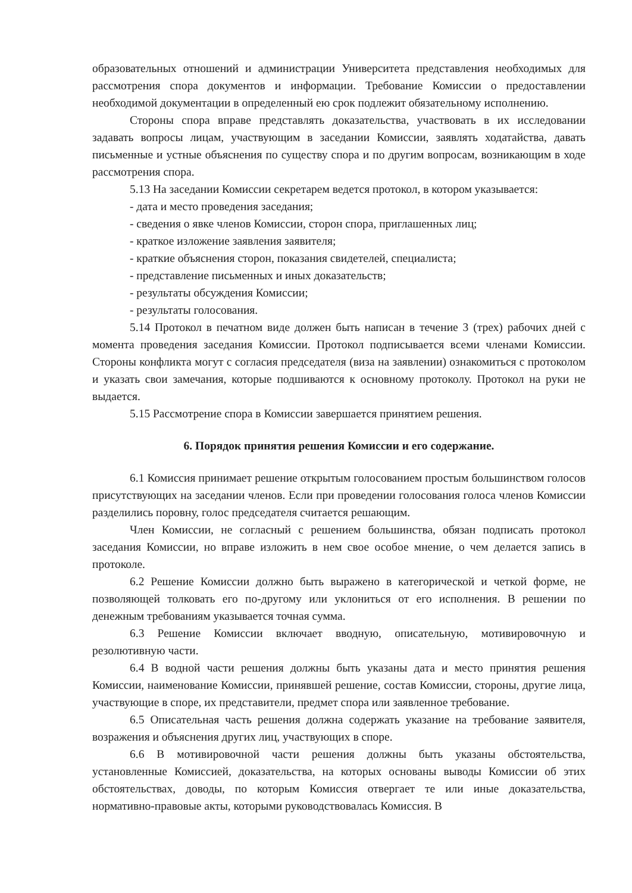образовательных отношений и администрации Университета представления необходимых для рассмотрения спора документов и информации. Требование Комиссии о предоставлении необходимой документации в определенный ею срок подлежит обязательному исполнению.
Стороны спора вправе представлять доказательства, участвовать в их исследовании задавать вопросы лицам, участвующим в заседании Комиссии, заявлять ходатайства, давать письменные и устные объяснения по существу спора и по другим вопросам, возникающим в ходе рассмотрения спора.
5.13 На заседании Комиссии секретарем ведется протокол, в котором указывается:
- дата и место проведения заседания;
- сведения о явке членов Комиссии, сторон спора, приглашенных лиц;
- краткое изложение заявления заявителя;
- краткие объяснения сторон, показания свидетелей, специалиста;
- представление письменных и иных доказательств;
- результаты обсуждения Комиссии;
- результаты голосования.
5.14 Протокол в печатном виде должен быть написан в течение 3 (трех) рабочих дней с момента проведения заседания Комиссии. Протокол подписывается всеми членами Комиссии. Стороны конфликта могут с согласия председателя (виза на заявлении) ознакомиться с протоколом и указать свои замечания, которые подшиваются к основному протоколу. Протокол на руки не выдается.
5.15 Рассмотрение спора в Комиссии завершается принятием решения.
6. Порядок принятия решения Комиссии и его содержание.
6.1 Комиссия принимает решение открытым голосованием простым большинством голосов присутствующих на заседании членов. Если при проведении голосования голоса членов Комиссии разделились поровну, голос председателя считается решающим.
Член Комиссии, не согласный с решением большинства, обязан подписать протокол заседания Комиссии, но вправе изложить в нем свое особое мнение, о чем делается запись в протоколе.
6.2 Решение Комиссии должно быть выражено в категорической и четкой форме, не позволяющей толковать его по-другому или уклониться от его исполнения. В решении по денежным требованиям указывается точная сумма.
6.3 Решение Комиссии включает вводную, описательную, мотивировочную и резолютивную части.
6.4 В водной части решения должны быть указаны дата и место принятия решения Комиссии, наименование Комиссии, принявшей решение, состав Комиссии, стороны, другие лица, участвующие в споре, их представители, предмет спора или заявленное требование.
6.5 Описательная часть решения должна содержать указание на требование заявителя, возражения и объяснения других лиц, участвующих в споре.
6.6 В мотивировочной части решения должны быть указаны обстоятельства, установленные Комиссией, доказательства, на которых основаны выводы Комиссии об этих обстоятельствах, доводы, по которым Комиссия отвергает те или иные доказательства, нормативно-правовые акты, которыми руководствовалась Комиссия. В